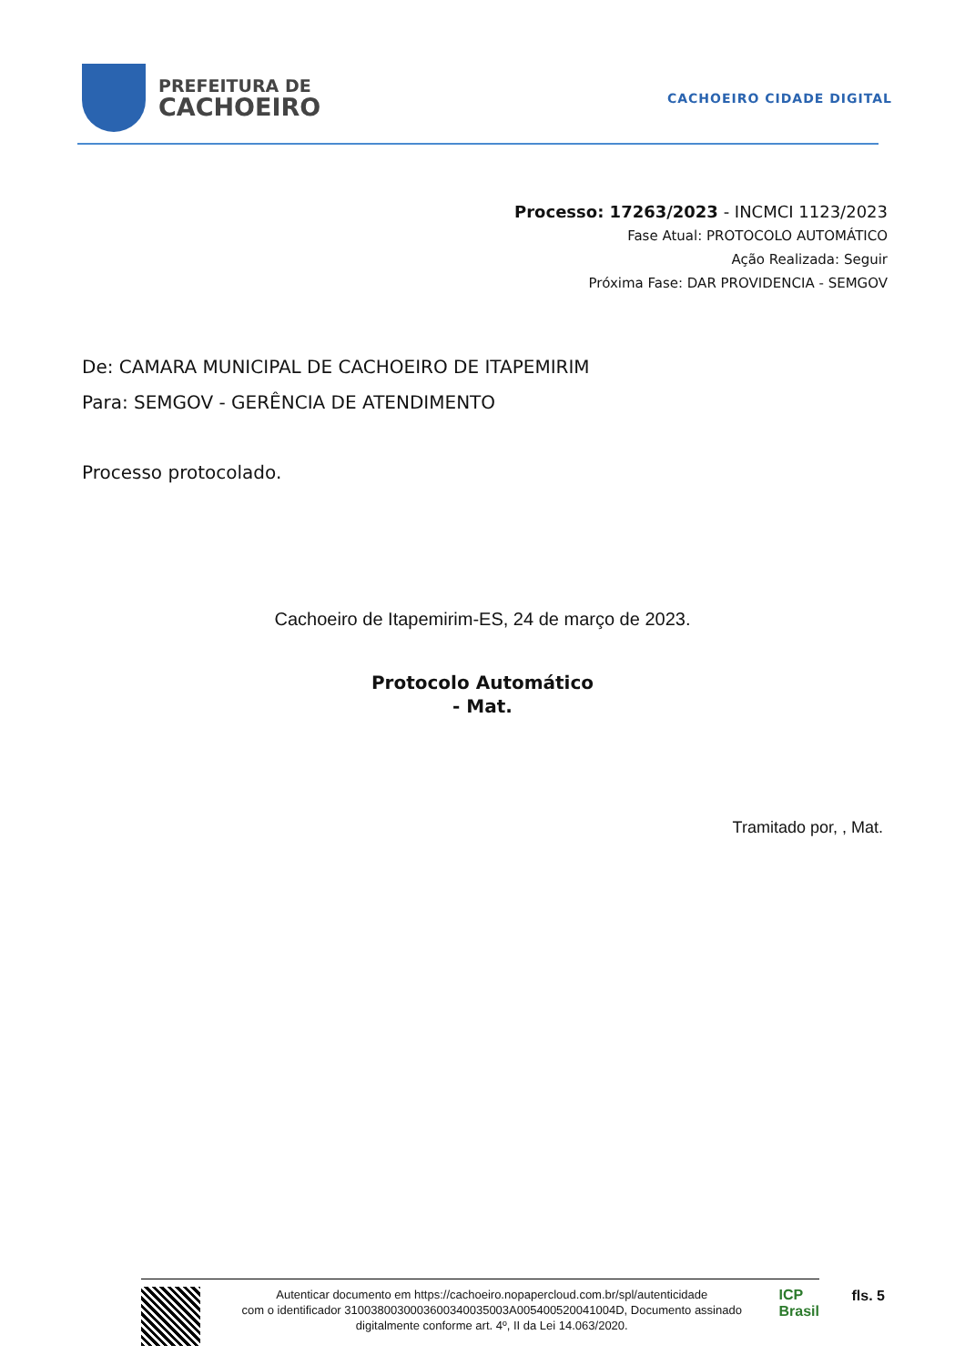PREFEITURA DE
CACHOEIRO
CACHOEIRO CIDADE DIGITAL
Processo: 17263/2023 - INCMCI 1123/2023
Fase Atual: PROTOCOLO AUTOMÁTICO
Ação Realizada: Seguir
Próxima Fase: DAR PROVIDENCIA - SEMGOV
De: CAMARA MUNICIPAL DE CACHOEIRO DE ITAPEMIRIM
Para: SEMGOV - GERÊNCIA DE ATENDIMENTO
Processo protocolado.
Cachoeiro de Itapemirim-ES, 24 de março de 2023.
Protocolo Automático
- Mat.
Tramitado por, , Mat.
Autenticar documento em https://cachoeiro.nopapercloud.com.br/spl/autenticidade
com o identificador 3100380030003600340035003A005400520041004D, Documento assinado
digitalmente conforme art. 4º, II da Lei 14.063/2020.
ICP
Brasil
fls. 5